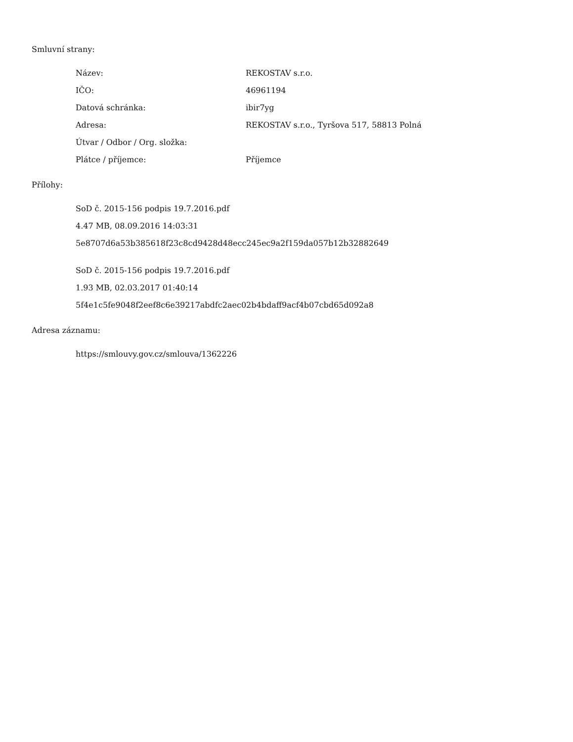Smluvní strany:
| Název: | REKOSTAV s.r.o. |
| IČO: | 46961194 |
| Datová schránka: | ibir7yg |
| Adresa: | REKOSTAV s.r.o., Tyršova 517, 58813 Polná |
| Útvar / Odbor / Org. složka: | |
| Plátce / příjemce: | Příjemce |
Přílohy:
SoD č. 2015-156 podpis 19.7.2016.pdf
4.47 MB, 08.09.2016 14:03:31
5e8707d6a53b385618f23c8cd9428d48ecc245ec9a2f159da057b12b32882649
SoD č. 2015-156 podpis 19.7.2016.pdf
1.93 MB, 02.03.2017 01:40:14
5f4e1c5fe9048f2eef8c6e39217abdfc2aec02b4bdaff9acf4b07cbd65d092a8
Adresa záznamu:
https://smlouvy.gov.cz/smlouva/1362226